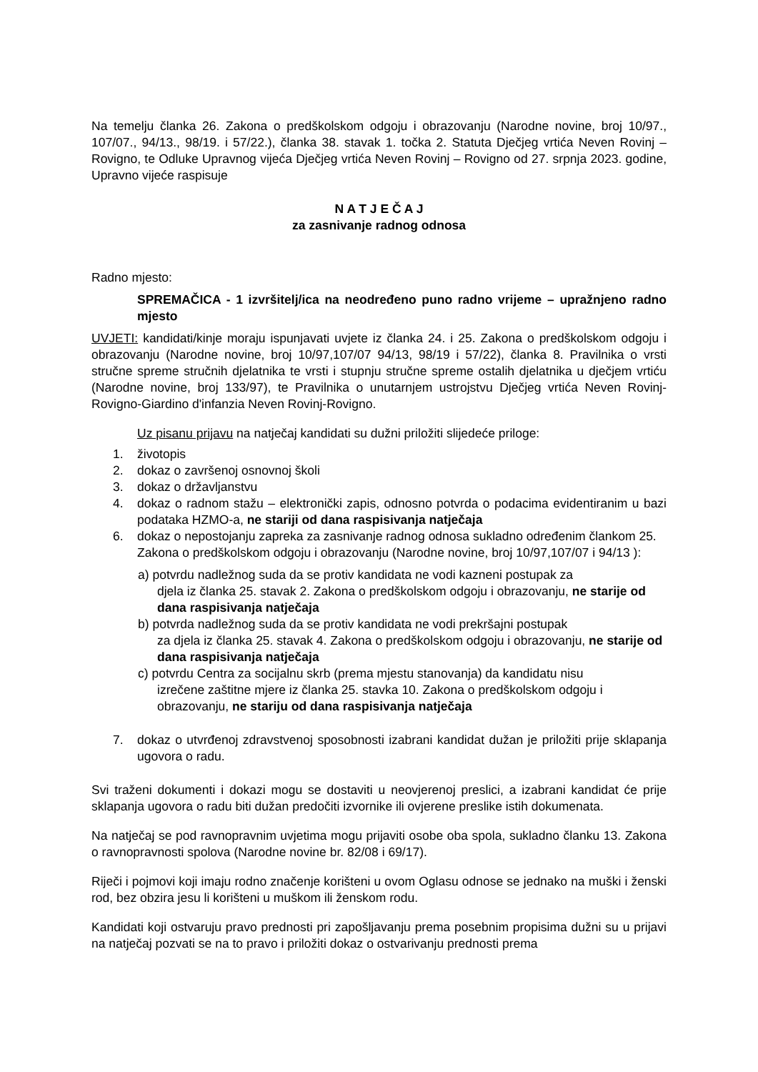Na temelju članka 26. Zakona o predškolskom odgoju i obrazovanju (Narodne novine, broj 10/97., 107/07., 94/13., 98/19. i 57/22.), članka 38. stavak 1. točka 2. Statuta Dječjeg vrtića Neven Rovinj – Rovigno, te Odluke Upravnog vijeća Dječjeg vrtića Neven Rovinj – Rovigno od 27. srpnja 2023. godine, Upravno vijeće raspisuje
N A T J E Č A J
za zasnivanje radnog odnosa
Radno mjesto:
SPREMAČICA - 1 izvršitelj/ica na neodređeno puno radno vrijeme – upražnjeno radno mjesto
UVJETI: kandidati/kinje moraju ispunjavati uvjete iz članka 24. i 25. Zakona o predškolskom odgoju i obrazovanju (Narodne novine, broj 10/97,107/07 94/13, 98/19 i 57/22), članka 8. Pravilnika o vrsti stručne spreme stručnih djelatnika te vrsti i stupnju stručne spreme ostalih djelatnika u dječjem vrtiću (Narodne novine, broj 133/97), te Pravilnika o unutarnjem ustrojstvu Dječjeg vrtića Neven Rovinj-Rovigno-Giardino d'infanzia Neven Rovinj-Rovigno.
Uz pisanu prijavu na natječaj kandidati su dužni priložiti slijedeće priloge:
1. životopis
2. dokaz o završenoj osnovnoj školi
3. dokaz o državljanstvu
4. dokaz o radnom stažu – elektronički zapis, odnosno potvrda o podacima evidentiranim u bazi podataka HZMO-a, ne stariji od dana raspisivanja natječaja
6. dokaz o nepostojanju zapreka za zasnivanje radnog odnosa sukladno određenim člankom 25. Zakona o predškolskom odgoju i obrazovanju (Narodne novine, broj 10/97,107/07 i 94/13 ):
a) potvrdu nadležnog suda da se protiv kandidata ne vodi kazneni postupak za
djela iz članka 25. stavak 2. Zakona o predškolskom odgoju i obrazovanju, ne starije od dana raspisivanja natječaja
b) potvrda nadležnog suda da se protiv kandidata ne vodi prekršajni postupak
za djela iz članka 25. stavak 4. Zakona o predškolskom odgoju i obrazovanju, ne starije od dana raspisivanja natječaja
c) potvrdu Centra za socijalnu skrb (prema mjestu stanovanja) da kandidatu nisu
izrečene zaštitne mjere iz članka 25. stavka 10. Zakona o predškolskom odgoju i obrazovanju, ne stariju od dana raspisivanja natječaja
7. dokaz o utvrđenoj zdravstvenoj sposobnosti izabrani kandidat dužan je priložiti prije sklapanja ugovora o radu.
Svi traženi dokumenti i dokazi mogu se dostaviti u neovjerenoj preslici, a izabrani kandidat će prije sklapanja ugovora o radu biti dužan predočiti izvornike ili ovjerene preslike istih dokumenata.
Na natječaj se pod ravnopravnim uvjetima mogu prijaviti osobe oba spola, sukladno članku 13. Zakona o ravnopravnosti spolova (Narodne novine br. 82/08 i 69/17).
Riječi i pojmovi koji imaju rodno značenje korišteni u ovom Oglasu odnose se jednako na muški i ženski rod, bez obzira jesu li korišteni u muškom ili ženskom rodu.
Kandidati koji ostvaruju pravo prednosti pri zapošljavanju prema posebnim propisima dužni su u prijavi na natječaj pozvati se na to pravo i priložiti dokaz o ostvarivanju prednosti prema